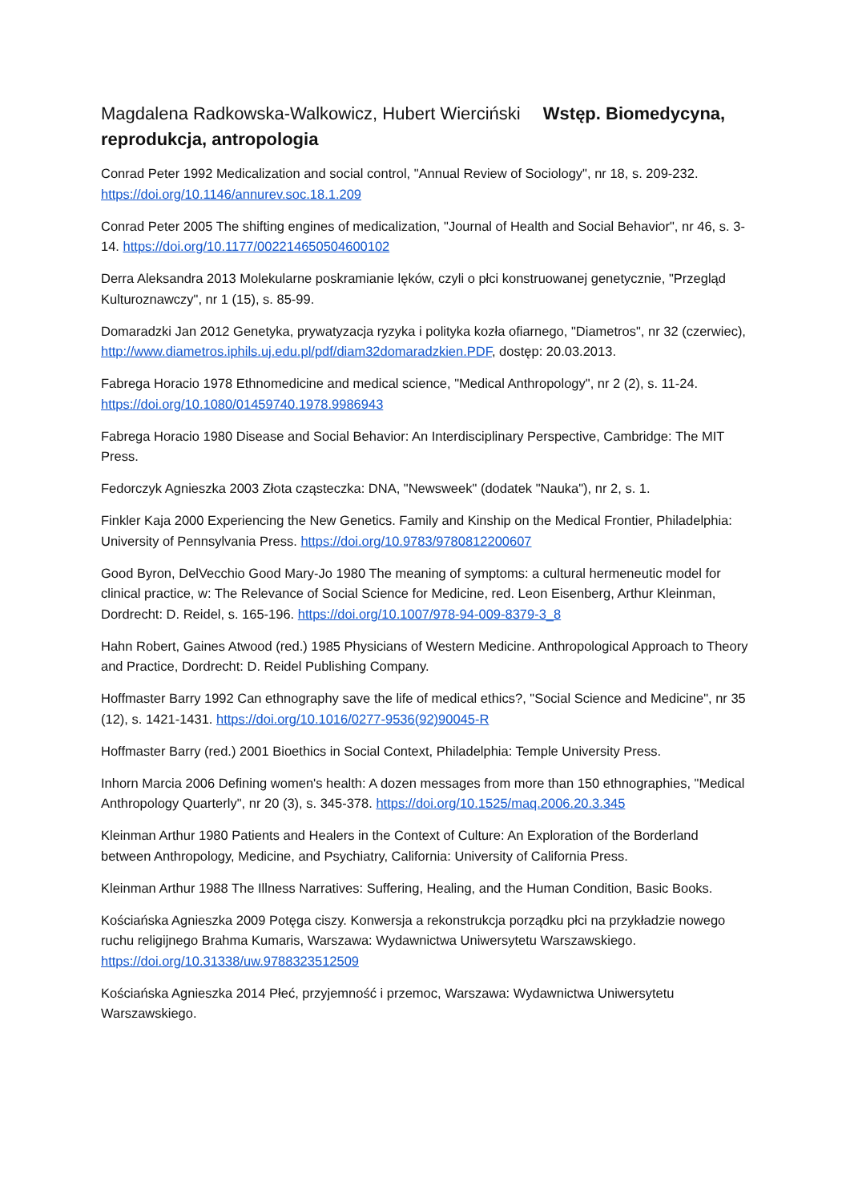Magdalena Radkowska-Walkowicz, Hubert Wierciński Wstęp. Biomedycyna, reprodukcja, antropologia
Conrad Peter 1992 Medicalization and social control, "Annual Review of Sociology", nr 18, s. 209-232. https://doi.org/10.1146/annurev.soc.18.1.209
Conrad Peter 2005 The shifting engines of medicalization, "Journal of Health and Social Behavior", nr 46, s. 3-14. https://doi.org/10.1177/002214650504600102
Derra Aleksandra 2013 Molekularne poskramianie lęków, czyli o płci konstruowanej genetycznie, "Przegląd Kulturoznawczy", nr 1 (15), s. 85-99.
Domaradzki Jan 2012 Genetyka, prywatyzacja ryzyka i polityka kozła ofiarnego, "Diametros", nr 32 (czerwiec), http://www.diametros.iphils.uj.edu.pl/pdf/diam32domaradzkien.PDF, dostęp: 20.03.2013.
Fabrega Horacio 1978 Ethnomedicine and medical science, "Medical Anthropology", nr 2 (2), s. 11-24. https://doi.org/10.1080/01459740.1978.9986943
Fabrega Horacio 1980 Disease and Social Behavior: An Interdisciplinary Perspective, Cambridge: The MIT Press.
Fedorczyk Agnieszka 2003 Złota cząsteczka: DNA, "Newsweek" (dodatek "Nauka"), nr 2, s. 1.
Finkler Kaja 2000 Experiencing the New Genetics. Family and Kinship on the Medical Frontier, Philadelphia: University of Pennsylvania Press. https://doi.org/10.9783/9780812200607
Good Byron, DelVecchio Good Mary-Jo 1980 The meaning of symptoms: a cultural hermeneutic model for clinical practice, w: The Relevance of Social Science for Medicine, red. Leon Eisenberg, Arthur Kleinman, Dordrecht: D. Reidel, s. 165-196. https://doi.org/10.1007/978-94-009-8379-3_8
Hahn Robert, Gaines Atwood (red.) 1985 Physicians of Western Medicine. Anthropological Approach to Theory and Practice, Dordrecht: D. Reidel Publishing Company.
Hoffmaster Barry 1992 Can ethnography save the life of medical ethics?, "Social Science and Medicine", nr 35 (12), s. 1421-1431. https://doi.org/10.1016/0277-9536(92)90045-R
Hoffmaster Barry (red.) 2001 Bioethics in Social Context, Philadelphia: Temple University Press.
Inhorn Marcia 2006 Defining women's health: A dozen messages from more than 150 ethnographies, "Medical Anthropology Quarterly", nr 20 (3), s. 345-378. https://doi.org/10.1525/maq.2006.20.3.345
Kleinman Arthur 1980 Patients and Healers in the Context of Culture: An Exploration of the Borderland between Anthropology, Medicine, and Psychiatry, California: University of California Press.
Kleinman Arthur 1988 The Illness Narratives: Suffering, Healing, and the Human Condition, Basic Books.
Kościańska Agnieszka 2009 Potęga ciszy. Konwersja a rekonstrukcja porządku płci na przykładzie nowego ruchu religijnego Brahma Kumaris, Warszawa: Wydawnictwa Uniwersytetu Warszawskiego. https://doi.org/10.31338/uw.9788323512509
Kościańska Agnieszka 2014 Płeć, przyjemność i przemoc, Warszawa: Wydawnictwa Uniwersytetu Warszawskiego.